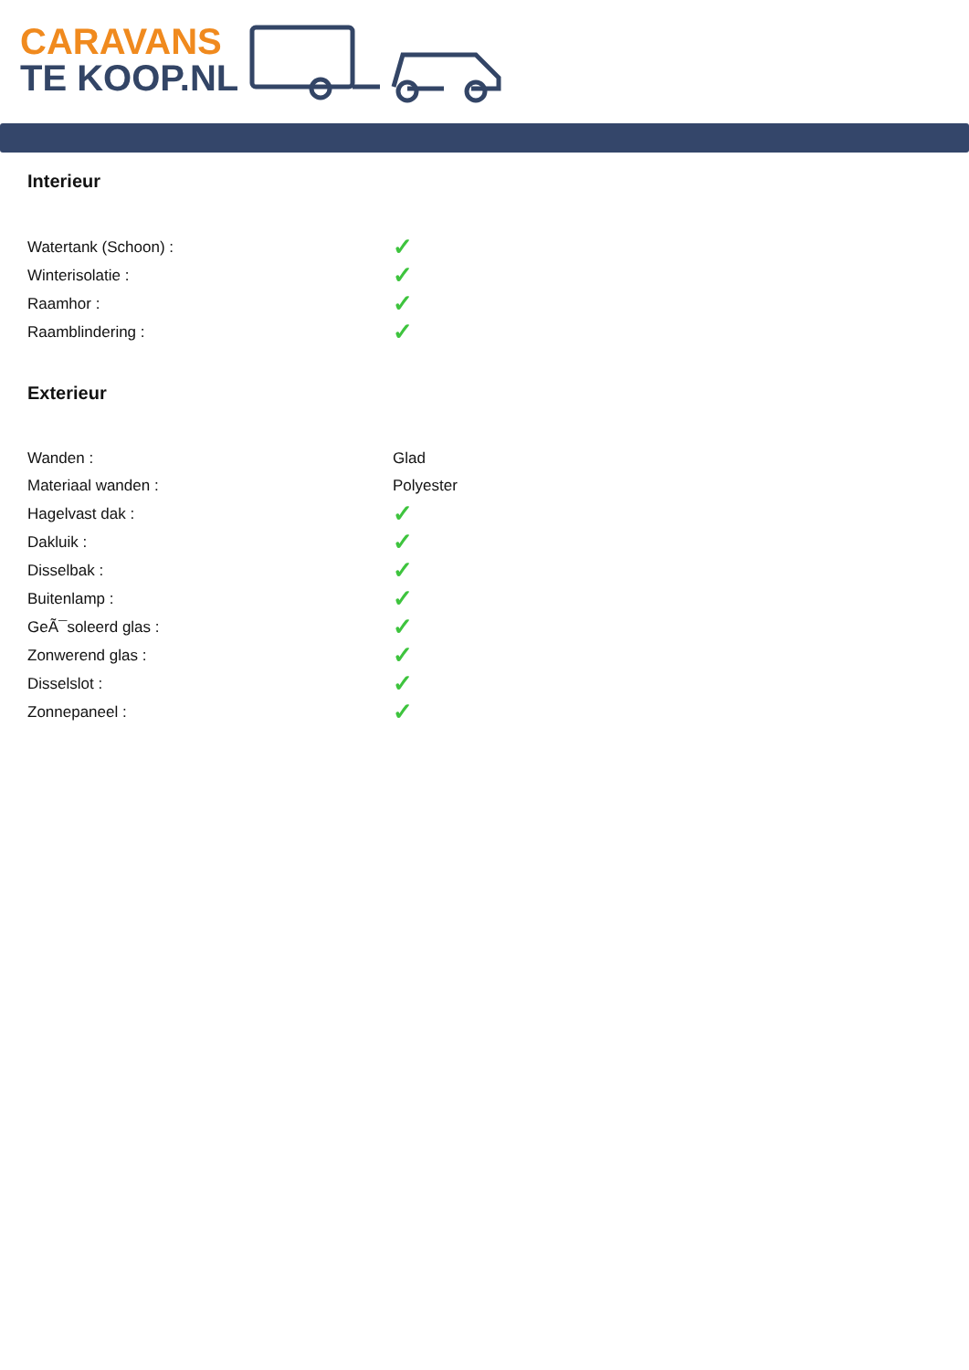CARAVANS
TE KOOP.NL
Interieur
| Watertank (Schoon) : | ✓ |
| Winterisolatie : | ✓ |
| Raamhor : | ✓ |
| Raamblindering : | ✓ |
Exterieur
| Wanden : | Glad |
| Materiaal wanden : | Polyester |
| Hagelvast dak : | ✓ |
| Dakluik : | ✓ |
| Disselbak : | ✓ |
| Buitenlamp : | ✓ |
| GeÃ¯soleerd glas : | ✓ |
| Zonwerend glas : | ✓ |
| Disselslot : | ✓ |
| Zonnepaneel : | ✓ |